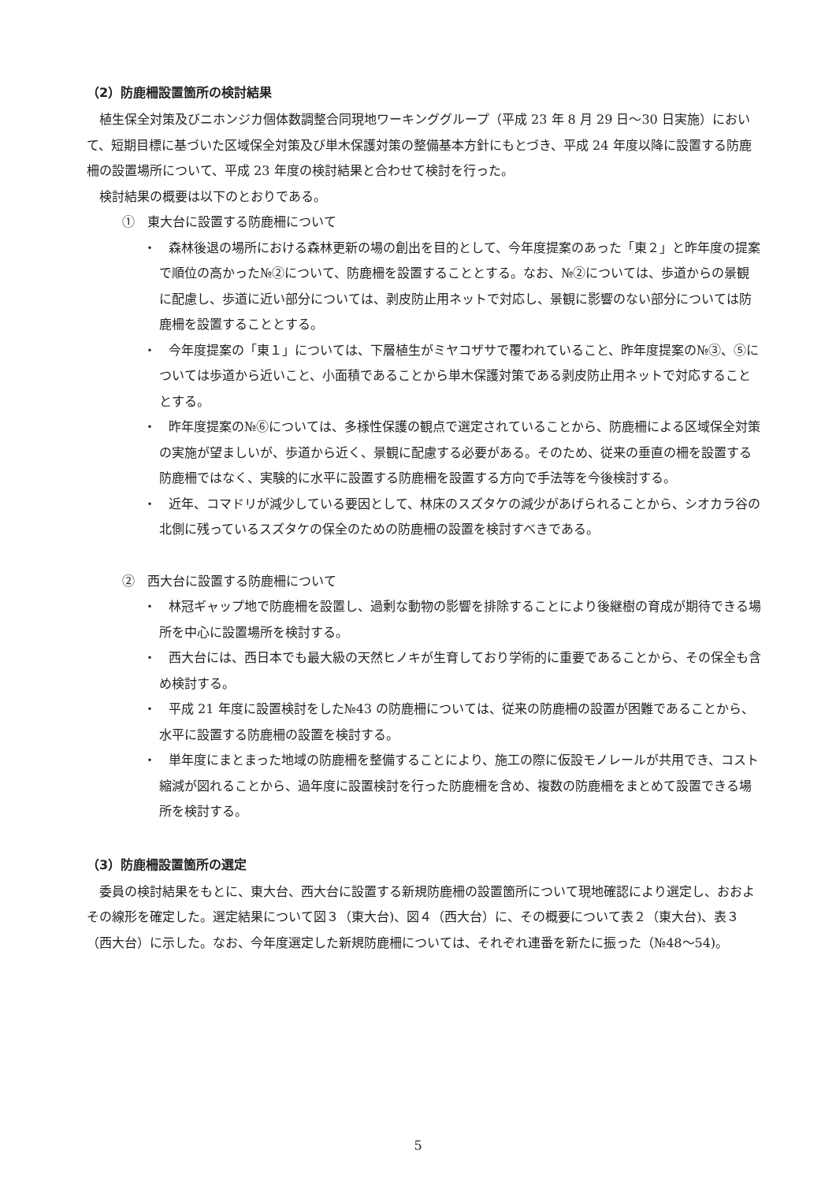（2）防鹿柵設置箇所の検討結果
植生保全対策及びニホンジカ個体数調整合同現地ワーキンググループ（平成 23 年 8 月 29 日～30 日実施）において、短期目標に基づいた区域保全対策及び単木保護対策の整備基本方針にもとづき、平成 24 年度以降に設置する防鹿柵の設置場所について、平成 23 年度の検討結果と合わせて検討を行った。
検討結果の概要は以下のとおりである。
①　東大台に設置する防鹿柵について
・　森林後退の場所における森林更新の場の創出を目的として、今年度提案のあった「東２」と昨年度の提案で順位の高かった№②について、防鹿柵を設置することとする。なお、№②については、歩道からの景観に配慮し、歩道に近い部分については、剥皮防止用ネットで対応し、景観に影響のない部分については防鹿柵を設置することとする。
・　今年度提案の「東１」については、下層植生がミヤコザサで覆われていること、昨年度提案の№③、⑤については歩道から近いこと、小面積であることから単木保護対策である剥皮防止用ネットで対応することとする。
・　昨年度提案の№⑥については、多様性保護の観点で選定されていることから、防鹿柵による区域保全対策の実施が望ましいが、歩道から近く、景観に配慮する必要がある。そのため、従来の垂直の柵を設置する防鹿柵ではなく、実験的に水平に設置する防鹿柵を設置する方向で手法等を今後検討する。
・　近年、コマドリが減少している要因として、林床のスズタケの減少があげられることから、シオカラ谷の北側に残っているスズタケの保全のための防鹿柵の設置を検討すべきである。
②　西大台に設置する防鹿柵について
・　林冠ギャップ地で防鹿柵を設置し、過剰な動物の影響を排除することにより後継樹の育成が期待できる場所を中心に設置場所を検討する。
・　西大台には、西日本でも最大級の天然ヒノキが生育しており学術的に重要であることから、その保全も含め検討する。
・　平成 21 年度に設置検討をした№43 の防鹿柵については、従来の防鹿柵の設置が困難であることから、水平に設置する防鹿柵の設置を検討する。
・　単年度にまとまった地域の防鹿柵を整備することにより、施工の際に仮設モノレールが共用でき、コスト縮減が図れることから、過年度に設置検討を行った防鹿柵を含め、複数の防鹿柵をまとめて設置できる場所を検討する。
（3）防鹿柵設置箇所の選定
委員の検討結果をもとに、東大台、西大台に設置する新規防鹿柵の設置箇所について現地確認により選定し、おおよその線形を確定した。選定結果について図３（東大台)、図４（西大台）に、その概要について表２（東大台)、表３（西大台）に示した。なお、今年度選定した新規防鹿柵については、それぞれ連番を新たに振った（№48～54)。
5